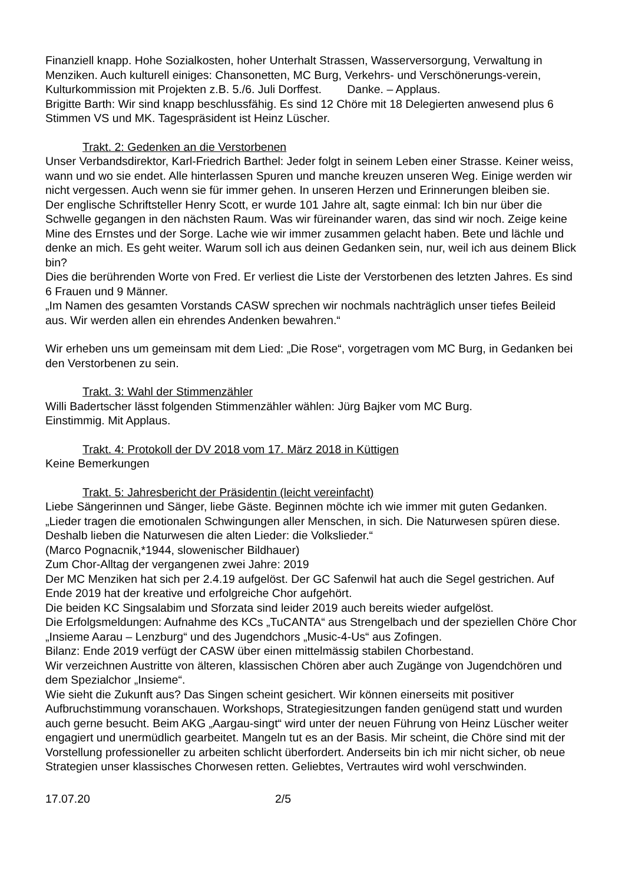Finanziell knapp. Hohe Sozialkosten, hoher Unterhalt Strassen, Wasserversorgung, Verwaltung in Menziken. Auch kulturell einiges: Chansonetten, MC Burg, Verkehrs- und Verschönerungs-verein, Kulturkommission mit Projekten z.B. 5./6. Juli Dorffest. Danke. – Applaus.
Brigitte Barth: Wir sind knapp beschlussfähig. Es sind 12 Chöre mit 18 Delegierten anwesend plus 6 Stimmen VS und MK. Tagespräsident ist Heinz Lüscher.
Trakt. 2: Gedenken an die Verstorbenen
Unser Verbandsdirektor, Karl-Friedrich Barthel: Jeder folgt in seinem Leben einer Strasse. Keiner weiss, wann und wo sie endet. Alle hinterlassen Spuren und manche kreuzen unseren Weg. Einige werden wir nicht vergessen. Auch wenn sie für immer gehen. In unseren Herzen und Erinnerungen bleiben sie.
Der englische Schriftsteller Henry Scott, er wurde 101 Jahre alt, sagte einmal: Ich bin nur über die Schwelle gegangen in den nächsten Raum. Was wir füreinander waren, das sind wir noch. Zeige keine Mine des Ernstes und der Sorge. Lache wie wir immer zusammen gelacht haben. Bete und lächle und denke an mich. Es geht weiter. Warum soll ich aus deinen Gedanken sein, nur, weil ich aus deinem Blick bin?
Dies die berührenden Worte von Fred. Er verliest die Liste der Verstorbenen des letzten Jahres. Es sind 6 Frauen und 9 Männer.
„Im Namen des gesamten Vorstands CASW sprechen wir nochmals nachträglich unser tiefes Beileid aus. Wir werden allen ein ehrendes Andenken bewahren.“
Wir erheben uns um gemeinsam mit dem Lied: „Die Rose“, vorgetragen vom MC Burg, in Gedanken bei den Verstorbenen zu sein.
Trakt. 3: Wahl der Stimmenzähler
Willi Badertscher lässt folgenden Stimmenzähler wählen: Jürg Bajker vom MC Burg.
Einstimmig. Mit Applaus.
Trakt. 4: Protokoll der DV 2018 vom 17. März 2018 in Küttigen
Keine Bemerkungen
Trakt. 5: Jahresbericht der Präsidentin (leicht vereinfacht)
Liebe Sängerinnen und Sänger, liebe Gäste. Beginnen möchte ich wie immer mit guten Gedanken.
„Lieder tragen die emotionalen Schwingungen aller Menschen, in sich. Die Naturwesen spüren diese. Deshalb lieben die Naturwesen die alten Lieder: die Volkslieder.“
(Marco Pognacnik,*1944, slowenischer Bildhauer)
Zum Chor-Alltag der vergangenen zwei Jahre: 2019
Der MC Menziken hat sich per 2.4.19 aufgelöst. Der GC Safenwil hat auch die Segel gestrichen. Auf Ende 2019 hat der kreative und erfolgreiche Chor aufgehört.
Die beiden KC Singsalabim und Sforzata sind leider 2019 auch bereits wieder aufgelöst.
Die Erfolgsmeldungen: Aufnahme des KCs „TuCANTA“ aus Strengelbach und der speziellen Chöre Chor „Insieme Aarau – Lenzburg“ und des Jugendchors „Music-4-Us“ aus Zofingen.
Bilanz: Ende 2019 verfügt der CASW über einen mittelmässig stabilen Chorbestand.
Wir verzeichnen Austritte von älteren, klassischen Chören aber auch Zugänge von Jugendchören und dem Spezialchor „Insieme“.
Wie sieht die Zukunft aus? Das Singen scheint gesichert. Wir können einerseits mit positiver Aufbruchstimmung voranschauen. Workshops, Strategiesitzungen fanden genügend statt und wurden auch gerne besucht. Beim AKG „Aargau-singt“ wird unter der neuen Führung von Heinz Lüscher weiter engagiert und unermüdlich gearbeitet. Mangeln tut es an der Basis. Mir scheint, die Chöre sind mit der Vorstellung professioneller zu arbeiten schlicht überfordert. Anderseits bin ich mir nicht sicher, ob neue Strategien unser klassisches Chorwesen retten. Geliebtes, Vertrautes wird wohl verschwinden.
17.07.20 2/5